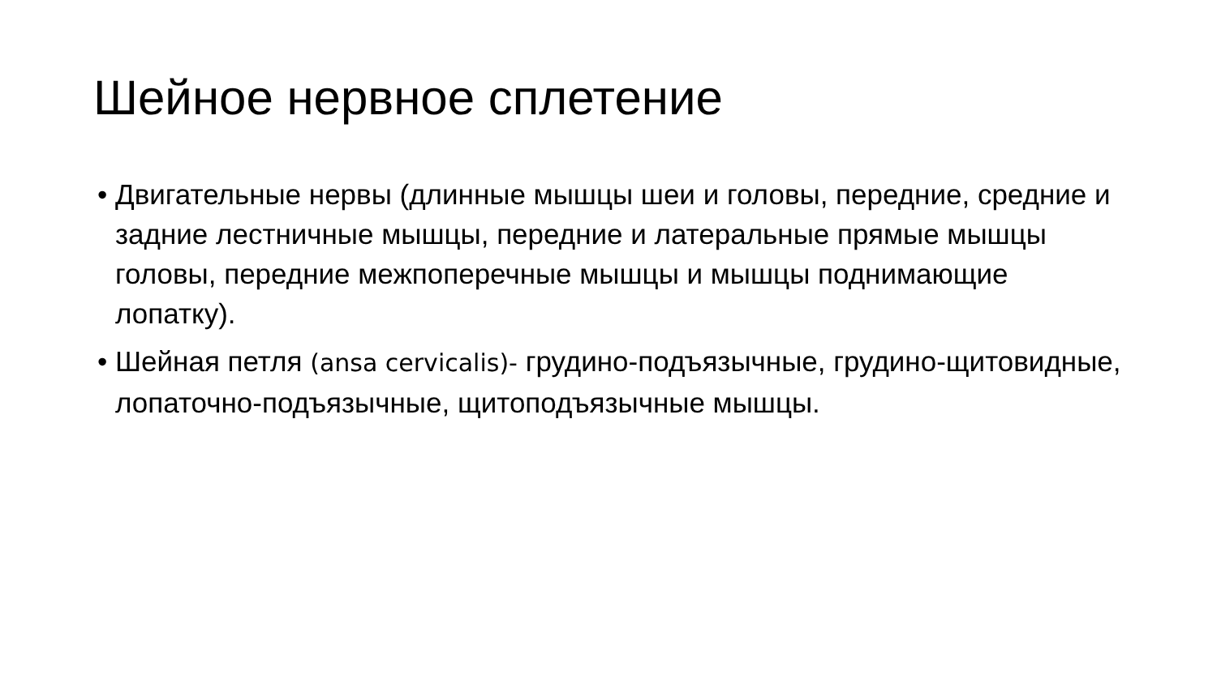Шейное нервное сплетение
• Двигательные нервы (длинные мышцы шеи и головы, передние, средние и задние лестничные мышцы, передние и латеральные прямые мышцы головы, передние межпоперечные мышцы и мышцы поднимающие лопатку).
• Шейная петля (ansa cervicalis)- грудино-подъязычные, грудино-щитовидные, лопаточно-подъязычные, щитоподъязычные мышцы.